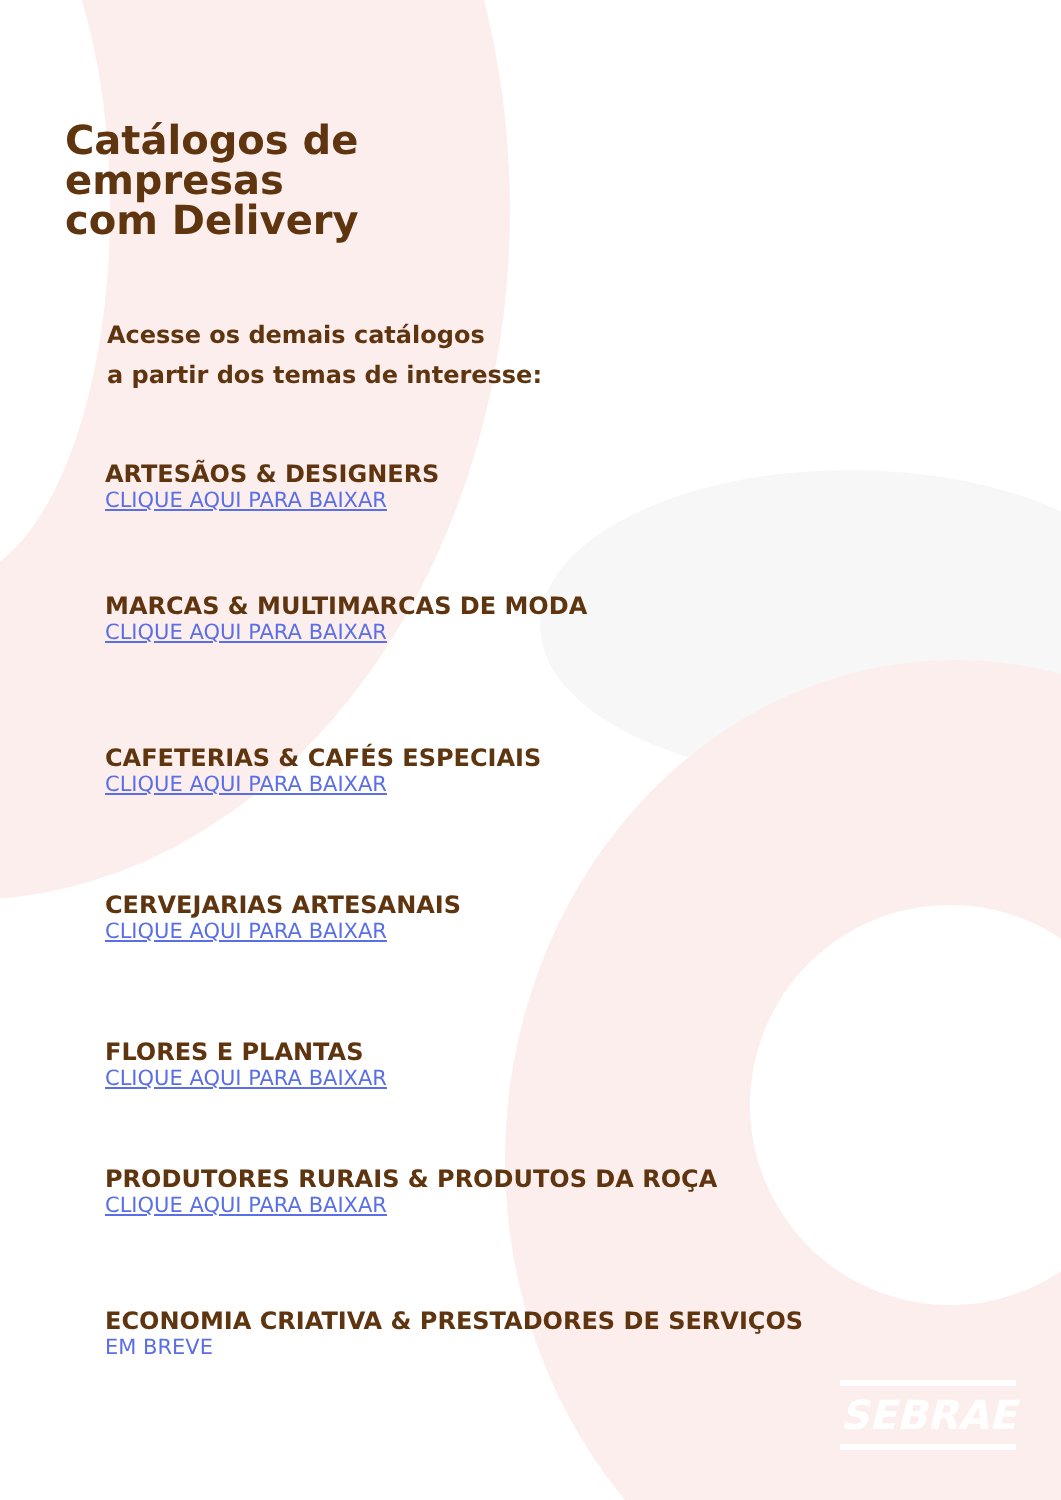Catálogos de
empresas
com Delivery
Acesse os demais catálogos
a partir dos temas de interesse:
ARTESÃOS & DESIGNERS
CLIQUE AQUI PARA BAIXAR
MARCAS & MULTIMARCAS DE MODA
CLIQUE AQUI PARA BAIXAR
CAFETERIAS & CAFÉS ESPECIAIS
CLIQUE AQUI PARA BAIXAR
CERVEJARIAS ARTESANAIS
CLIQUE AQUI PARA BAIXAR
FLORES E PLANTAS
CLIQUE AQUI PARA BAIXAR
PRODUTORES RURAIS & PRODUTOS DA ROÇA
CLIQUE AQUI PARA BAIXAR
ECONOMIA CRIATIVA & PRESTADORES DE SERVIÇOS
EM BREVE
SEBRAE